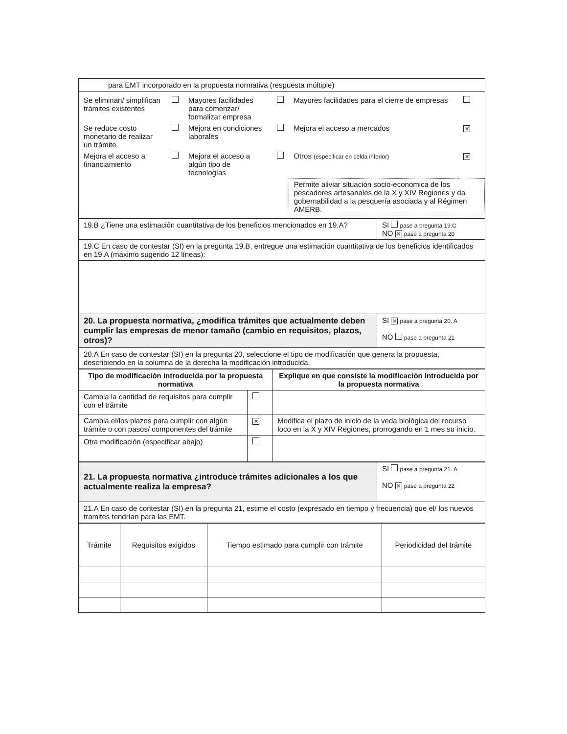| para EMT incorporado en la propuesta normativa (respuesta múltiple) | |
| / Se eliminan/ simplifican trámites existentes / / Mayores facilidades para comenzar/ formalizar empresa / / Mayores facilidades para el cierre de empresas / / / Se reduce costo monetario de realizar un trámite / / Mejora en condiciones laborales / / Mejora el acceso a mercados / ✕ / / Mejora el acceso a financiamiento / / Mejora el acceso a algún tipo de tecnologías / / Otros (especificar en celda inferior) / ✕ / / / / / / Permite aliviar situación socio-economica de los pescadores artesanales de la X y XIV Regiones y da gobernabilidad a la pesquería asociada y al Régimen AMERB. / / | |
| 19.B ¿Tiene una estimación cuantitativa de los beneficios mencionados en 19.A? | SI pase a pregunta 19.C NO ✕ pase a pregunta 20 |
| 19.C En caso de contestar (SI) en la pregunta 19.B, entregue una estimación cuantitativa de los beneficios identificados en 19.A (máximo sugerido 12 líneas): | |
| 20. La propuesta normativa, ¿modifica trámites que actualmente deben cumplir las empresas de menor tamaño (cambio en requisitos, plazos, otros)? | SI ✕ pase a pregunta 20. A NO pase a pregunta 21 |
| 20.A En caso de contestar (SI) en la pregunta 20, seleccione el tipo de modificación que genera la propuesta, describiendo en la columna de la derecha la modificación introducida. | |
| Tipo de modificación introducida por la propuesta normativa | | Explique en que consiste la modificación introducida por la propuesta normativa |
| --- | --- | --- |
| Cambia la cantidad de requisitos para cumplir con el trámite | | |
| Cambia el/los plazos para cumplir con algún trámite o con pasos/ componentes del trámite | ✕ | Modifica el plazo de inicio de la veda biológica del recurso loco en la X y XIV Regiones, prorrogando en 1 mes su inicio. |
| Otra modificación (especificar abajo) | | |
| 21. La propuesta normativa ¿introduce trámites adicionales a los que actualmente realiza la empresa? | SI pase a pregunta 21. A NO ✕ pase a pregunta 22 |
| 21.A En caso de contestar (SI) en la pregunta 21, estime el costo (expresado en tiempo y frecuencia) que el/ los nuevos tramites tendrían para las EMT. | |
| Trámite | Requisitos exigidos | Tiempo estimado para cumplir con trámite | Periodicidad del trámite |